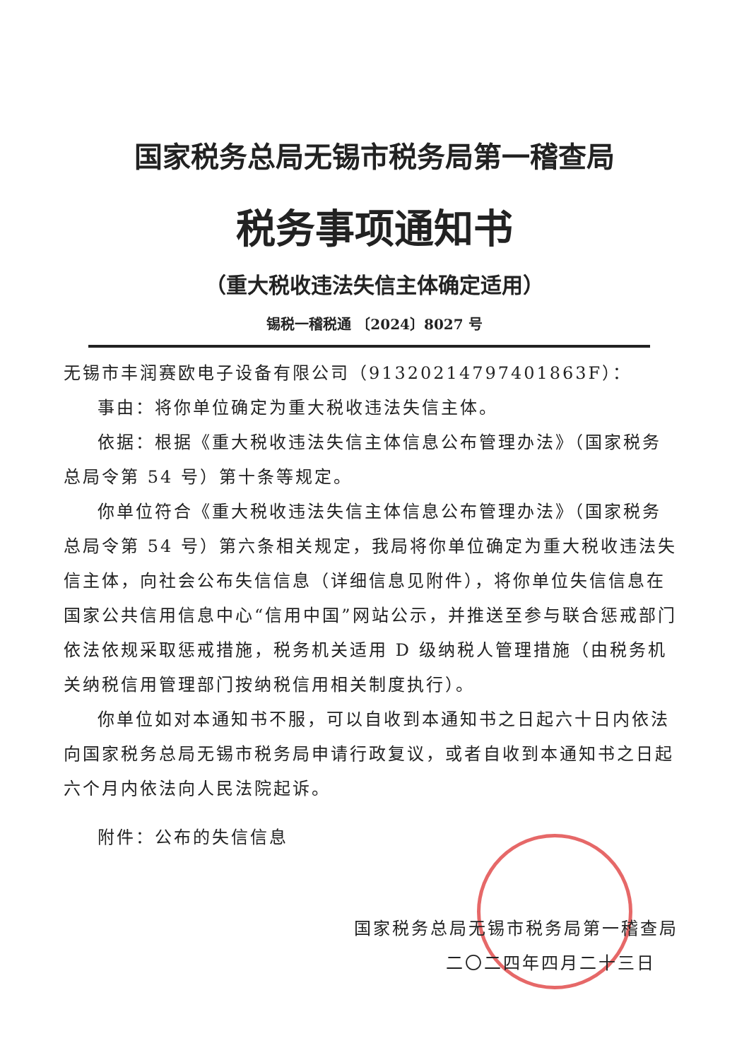国家税务总局无锡市税务局第一稽查局
税务事项通知书
（重大税收违法失信主体确定适用）
锡税一稽税通 〔2024〕8027 号
无锡市丰润赛欧电子设备有限公司（91320214797401863F）：
事由：将你单位确定为重大税收违法失信主体。
依据：根据《重大税收违法失信主体信息公布管理办法》（国家税务总局令第 54 号）第十条等规定。
你单位符合《重大税收违法失信主体信息公布管理办法》（国家税务总局令第 54 号）第六条相关规定，我局将你单位确定为重大税收违法失信主体，向社会公布失信信息（详细信息见附件），将你单位失信信息在国家公共信用信息中心“信用中国”网站公示，并推送至参与联合惩戒部门依法依规采取惩戒措施，税务机关适用 D 级纳税人管理措施（由税务机关纳税信用管理部门按纳税信用相关制度执行）。
你单位如对本通知书不服，可以自收到本通知书之日起六十日内依法向国家税务总局无锡市税务局申请行政复议，或者自收到本通知书之日起六个月内依法向人民法院起诉。
附件：公布的失信信息
国家税务总局无锡市税务局第一稽查局
二〇二四年四月二十三日